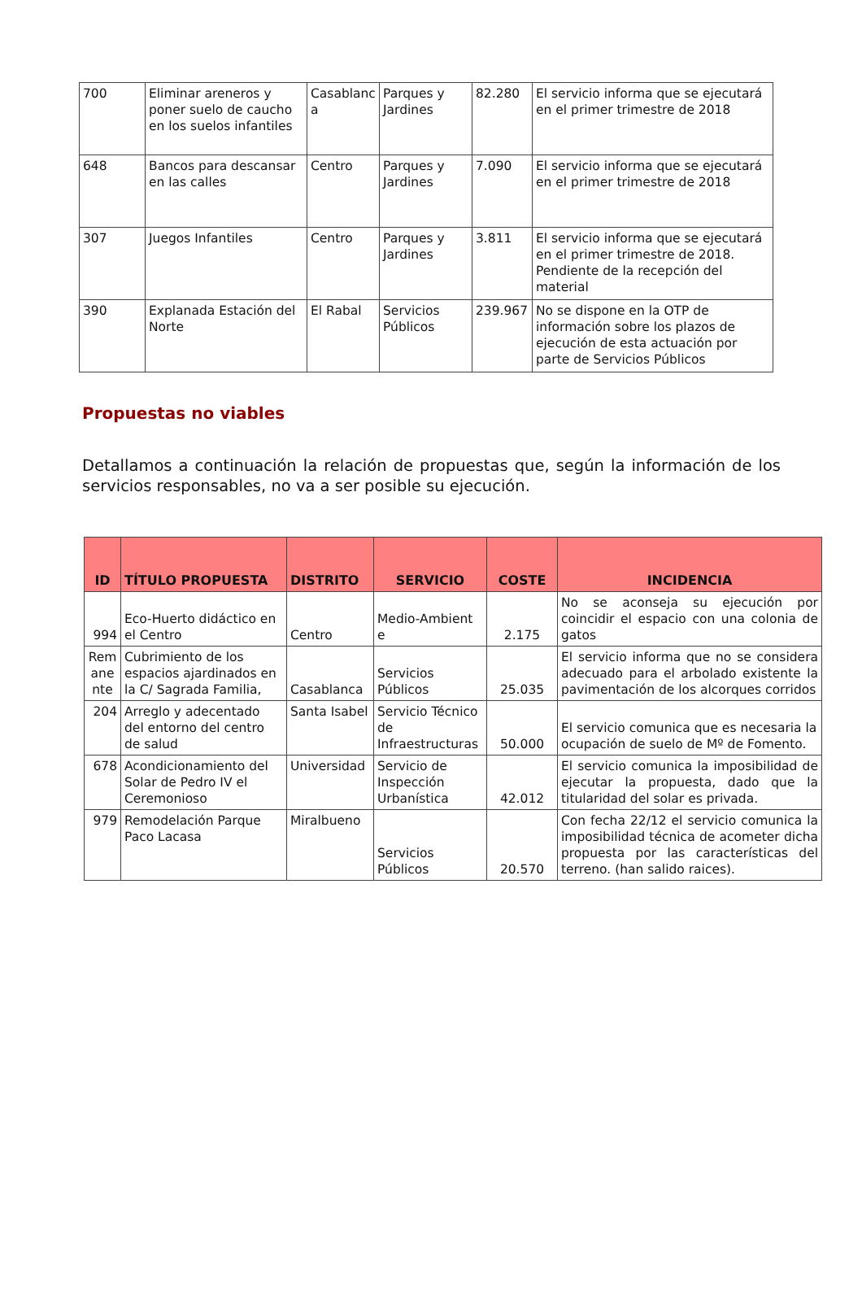| 700 | Eliminar areneros y poner suelo de caucho en los suelos infantiles | Casablanc a | Parques y Jardines | 82.280 | El servicio informa que se ejecutará en el primer trimestre de 2018 |
| 648 | Bancos para descansar en las calles | Centro | Parques y Jardines | 7.090 | El servicio informa que se ejecutará en el primer trimestre de 2018 |
| 307 | Juegos Infantiles | Centro | Parques y Jardines | 3.811 | El servicio informa que se ejecutará en el primer trimestre de 2018. Pendiente de la recepción del material |
| 390 | Explanada Estación del Norte | El Rabal | Servicios Públicos | 239.967 | No se dispone en la OTP de información sobre los plazos de ejecución de esta actuación por parte de Servicios Públicos |
Propuestas no viables
Detallamos a continuación la relación de propuestas que, según la información de los servicios responsables, no va a ser posible su ejecución.
| ID | TÍTULO PROPUESTA | DISTRITO | SERVICIO | COSTE | INCIDENCIA |
| --- | --- | --- | --- | --- | --- |
| 994 | Eco-Huerto didáctico en el Centro | Centro | Medio-Ambient e | 2.175 | No se aconseja su ejecución por coincidir el espacio con una colonia de gatos |
| Rem ane nte | Cubrimiento de los espacios ajardinados en la C/ Sagrada Familia, | Casablanca | Servicios Públicos | 25.035 | El servicio informa que no se considera adecuado para el arbolado existente la pavimentación de los alcorques corridos |
| 204 | Arreglo y adecentado del entorno del centro de salud | Santa Isabel | Servicio Técnico de Infraestructuras | 50.000 | El servicio comunica que es necesaria la ocupación de suelo de Mº de Fomento. |
| 678 | Acondicionamiento del Solar de Pedro IV el Ceremonioso | Universidad | Servicio de Inspección Urbanística | 42.012 | El servicio comunica la imposibilidad de ejecutar la propuesta, dado que la titularidad del solar es privada. |
| 979 | Remodelación Parque Paco Lacasa | Miralbueno | Servicios Públicos | 20.570 | Con fecha 22/12 el servicio comunica la imposibilidad técnica de acometer dicha propuesta por las características del terreno. (han salido raices). |